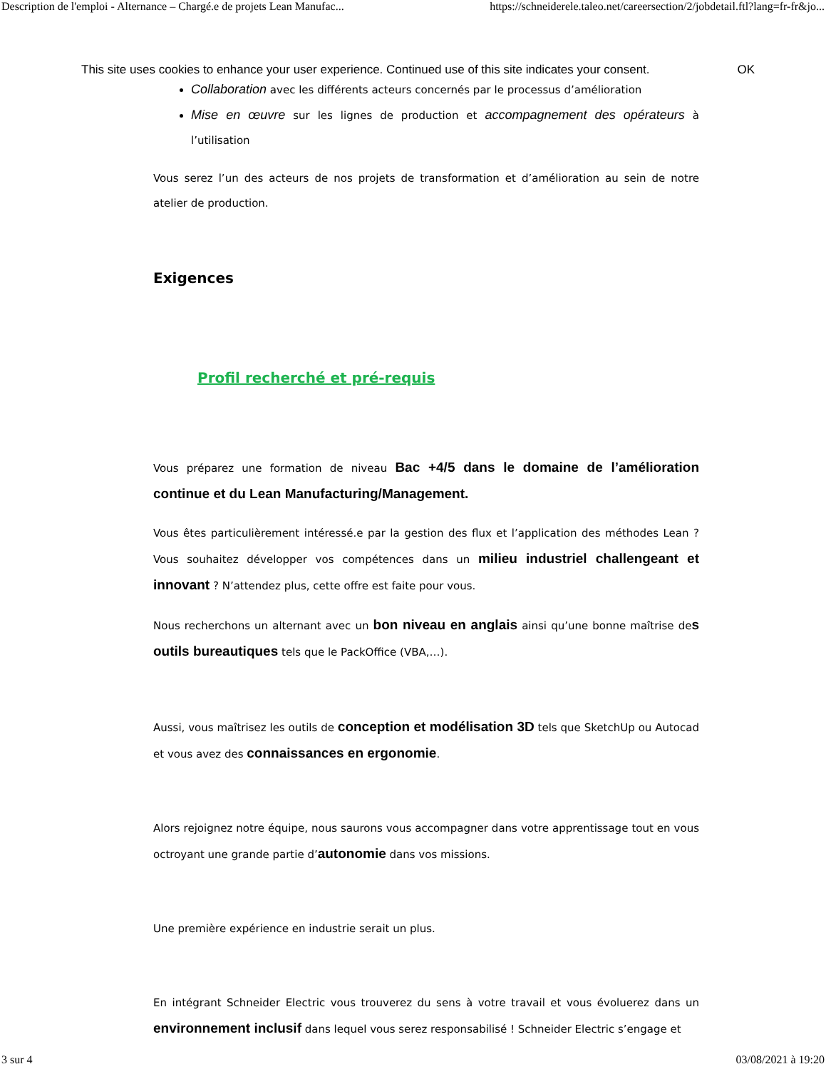Description de l'emploi - Alternance – Chargé.e de projets Lean Manufac... https://schneiderele.taleo.net/careersection/2/jobdetail.ftl?lang=fr-fr&jo...
This site uses cookies to enhance your user experience. Continued use of this site indicates your consent. OK
Collaboration avec les différents acteurs concernés par le processus d’amélioration
Mise en œuvre sur les lignes de production et accompagnement des opérateurs à l’utilisation
Vous serez l’un des acteurs de nos projets de transformation et d’amélioration au sein de notre atelier de production.
Exigences
Profil recherché et pré-requis
Vous préparez une formation de niveau Bac +4/5 dans le domaine de l’amélioration continue et du Lean Manufacturing/Management.
Vous êtes particulièrement intéressé.e par la gestion des flux et l’application des méthodes Lean ? Vous souhaitez développer vos compétences dans un milieu industriel challengeant et innovant ? N’attendez plus, cette offre est faite pour vous.
Nous recherchons un alternant avec un bon niveau en anglais ainsi qu’une bonne maîtrise des outils bureautiques tels que le PackOffice (VBA,…).
Aussi, vous maîtrisez les outils de conception et modélisation 3D tels que SketchUp ou Autocad et vous avez des connaissances en ergonomie.
Alors rejoignez notre équipe, nous saurons vous accompagner dans votre apprentissage tout en vous octroyant une grande partie d’autonomie dans vos missions.
Une première expérience en industrie serait un plus.
En intégrant Schneider Electric vous trouverez du sens à votre travail et vous évoluerez dans un environnement inclusif dans lequel vous serez responsabilisé ! Schneider Electric s’engage et
3 sur 4 03/08/2021 à 19:20